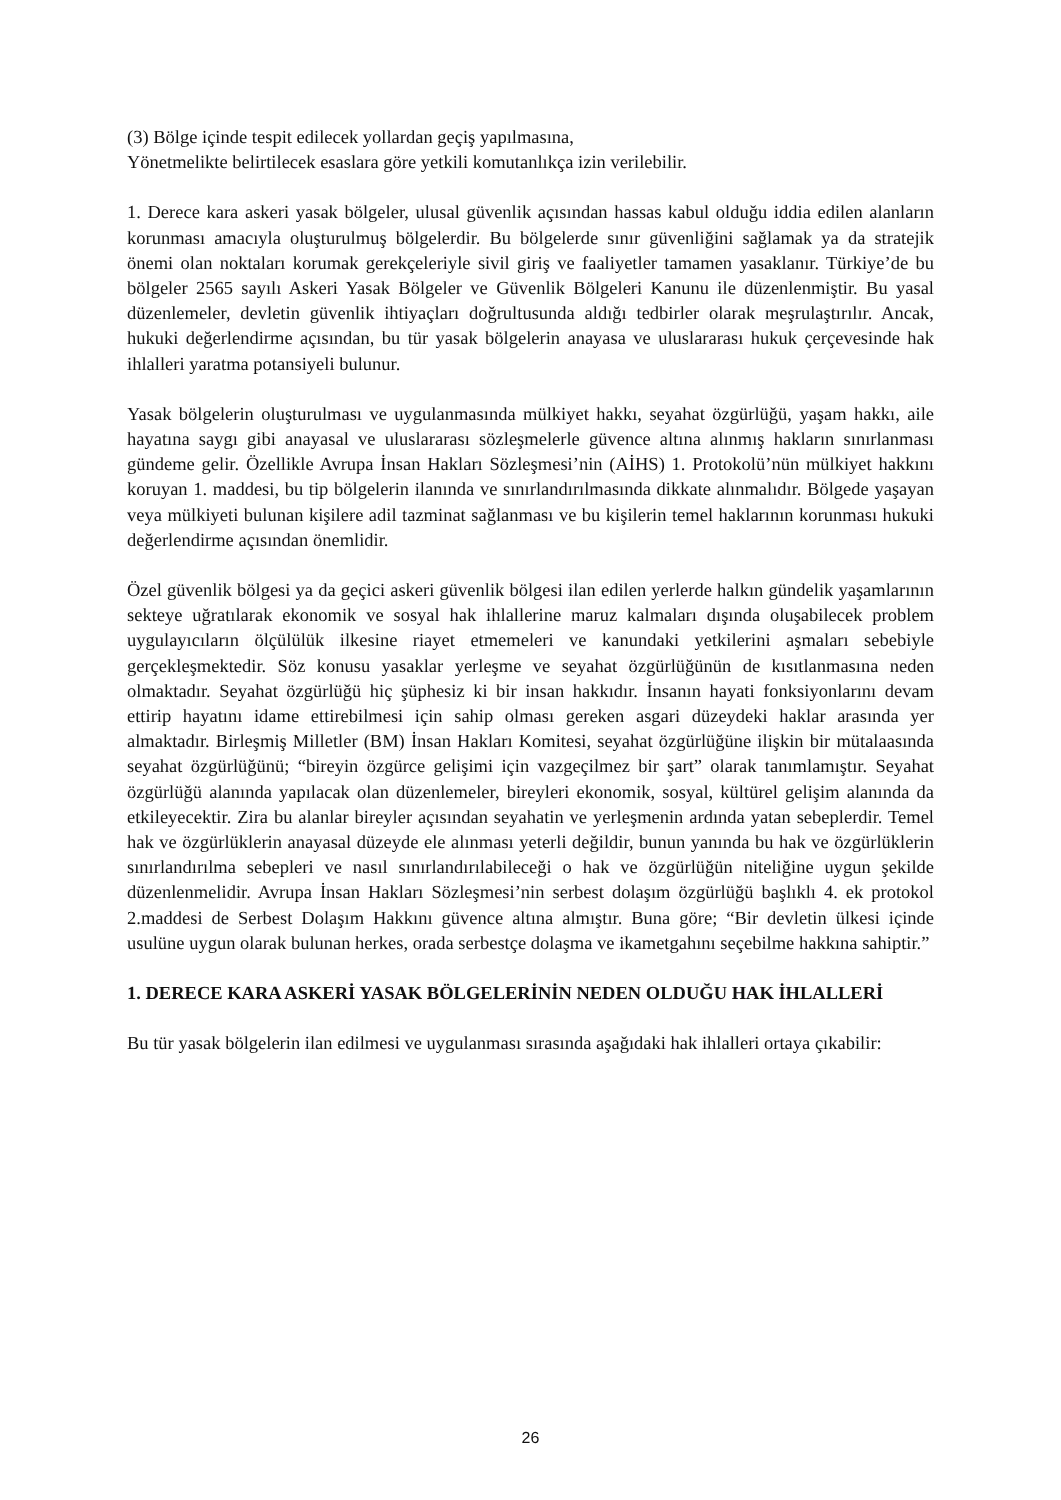(3) Bölge içinde tespit edilecek yollardan geçiş yapılmasına,
Yönetmelikte belirtilecek esaslara göre yetkili komutanlıkça izin verilebilir.
1. Derece kara askeri yasak bölgeler, ulusal güvenlik açısından hassas kabul olduğu iddia edilen alanların korunması amacıyla oluşturulmuş bölgelerdir. Bu bölgelerde sınır güvenliğini sağlamak ya da stratejik önemi olan noktaları korumak gerekçeleriyle sivil giriş ve faaliyetler tamamen yasaklanır. Türkiye’de bu bölgeler 2565 sayılı Askeri Yasak Bölgeler ve Güvenlik Bölgeleri Kanunu ile düzenlenmiştir. Bu yasal düzenlemeler, devletin güvenlik ihtiyaçları doğrultusunda aldığı tedbirler olarak meşrulaştırılır. Ancak, hukuki değerlendirme açısından, bu tür yasak bölgelerin anayasa ve uluslararası hukuk çerçevesinde hak ihlalleri yaratma potansiyeli bulunur.
Yasak bölgelerin oluşturulması ve uygulanmasında mülkiyet hakkı, seyahat özgürlüğü, yaşam hakkı, aile hayatına saygı gibi anayasal ve uluslararası sözleşmelerle güvence altına alınmış hakların sınırlanması gündeme gelir. Özellikle Avrupa İnsan Hakları Sözleşmesi’nin (AİHS) 1. Protokolü’nün mülkiyet hakkını koruyan 1. maddesi, bu tip bölgelerin ilanında ve sınırlandırılmasında dikkate alınmalıdır. Bölgede yaşayan veya mülkiyeti bulunan kişilere adil tazminat sağlanması ve bu kişilerin temel haklarının korunması hukuki değerlendirme açısından önemlidir.
Özel güvenlik bölgesi ya da geçici askeri güvenlik bölgesi ilan edilen yerlerde halkın gündelik yaşamlarının sekteye uğratılarak ekonomik ve sosyal hak ihlallerine maruz kalmaları dışında oluşabilecek problem uygulayıcıların ölçülülük ilkesine riayet etmemeleri ve kanundaki yetkilerini aşmaları sebebiyle gerçekleşmektedir. Söz konusu yasaklar yerleşme ve seyahat özgürlüğünün de kısıtlanmasına neden olmaktadır. Seyahat özgürlüğü hiç şüphesiz ki bir insan hakkıdır. İnsanın hayati fonksiyonlarını devam ettirip hayatını idame ettirebilmesi için sahip olması gereken asgari düzeydeki haklar arasında yer almaktadır. Birleşmiş Milletler (BM) İnsan Hakları Komitesi, seyahat özgürlüğüne ilişkin bir mütalaasında seyahat özgürlüğünü; “bireyin özgürce gelişimi için vazgeçilmez bir şart” olarak tanımlamıştır. Seyahat özgürlüğü alanında yapılacak olan düzenlemeler, bireyleri ekonomik, sosyal, kültürel gelişim alanında da etkileyecektir. Zira bu alanlar bireyler açısından seyahatin ve yerleşmenin ardında yatan sebeplerdir. Temel hak ve özgürlüklerin anayasal düzeyde ele alınması yeterli değildir, bunun yanında bu hak ve özgürlüklerin sınırlandırılma sebepleri ve nasıl sınırlandırılabileceği o hak ve özgürlüğün niteliğine uygun şekilde düzenlenmelidir. Avrupa İnsan Hakları Sözleşmesi’nin serbest dolaşım özgürlüğü başlıklı 4. ek protokol 2.maddesi de Serbest Dolaşım Hakkını güvence altına almıştır. Buna göre; “Bir devletin ülkesi içinde usulüne uygun olarak bulunan herkes, orada serbestçe dolaşma ve ikametgahını seçebilme hakkına sahiptir.”
1. DERECE KARA ASKERİ YASAK BÖLGELERİNİN NEDEN OLDUĞU HAK İHLALLERİ
Bu tür yasak bölgelerin ilan edilmesi ve uygulanması sırasında aşağıdaki hak ihlalleri ortaya çıkabilir:
26